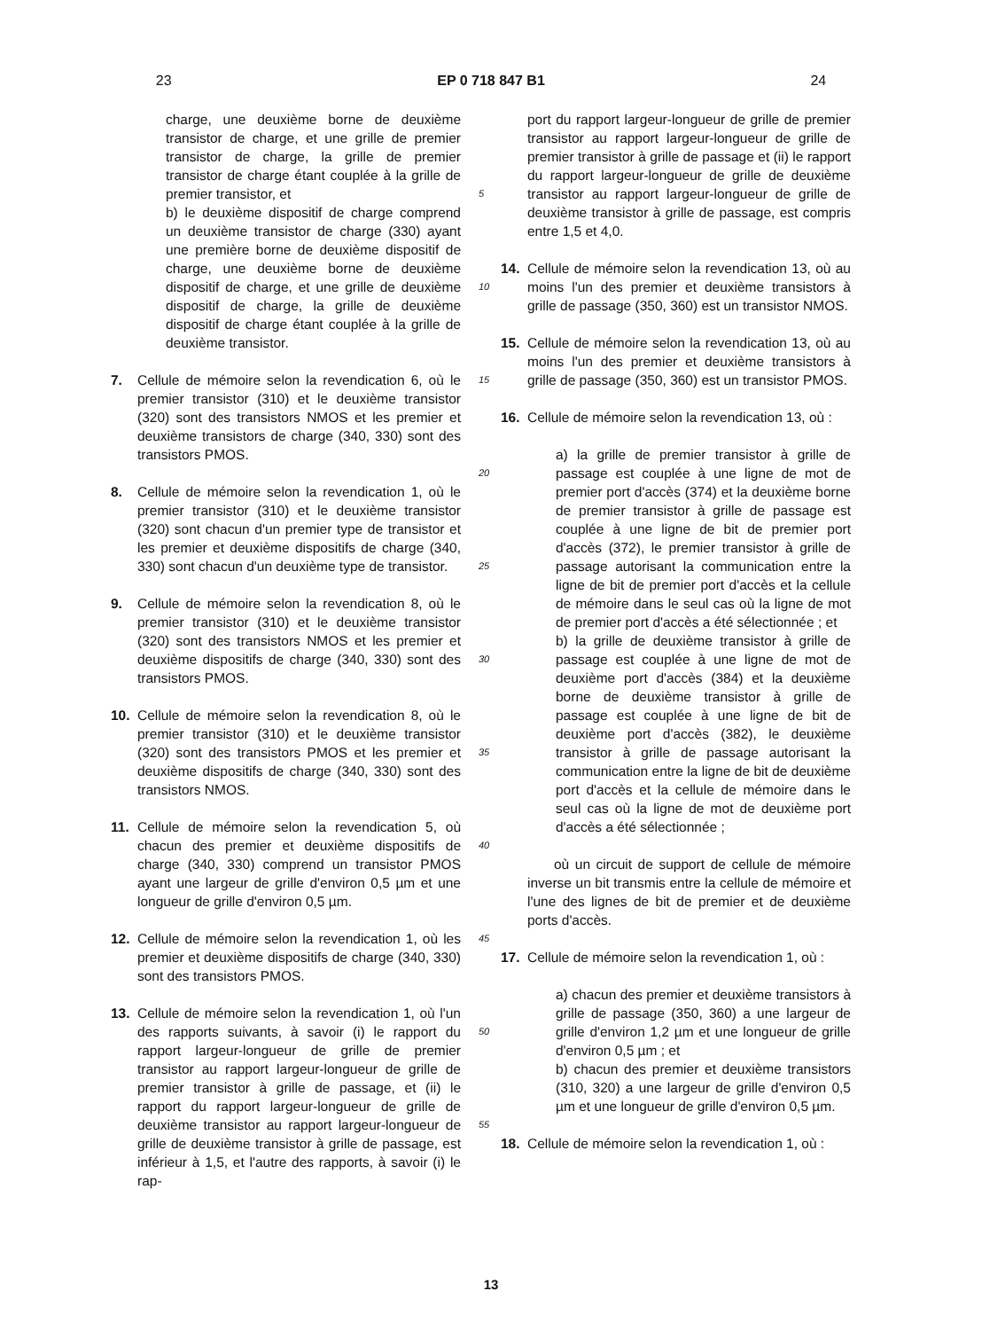23 EP 0 718 847 B1 24
charge, une deuxième borne de deuxième transistor de charge, et une grille de premier transistor de charge, la grille de premier transistor de charge étant couplée à la grille de premier transistor, et
b) le deuxième dispositif de charge comprend un deuxième transistor de charge (330) ayant une première borne de deuxième dispositif de charge, une deuxième borne de deuxième dispositif de charge, et une grille de deuxième dispositif de charge, la grille de deuxième dispositif de charge étant couplée à la grille de deuxième transistor.
7. Cellule de mémoire selon la revendication 6, où le premier transistor (310) et le deuxième transistor (320) sont des transistors NMOS et les premier et deuxième transistors de charge (340, 330) sont des transistors PMOS.
8. Cellule de mémoire selon la revendication 1, où le premier transistor (310) et le deuxième transistor (320) sont chacun d'un premier type de transistor et les premier et deuxième dispositifs de charge (340, 330) sont chacun d'un deuxième type de transistor.
9. Cellule de mémoire selon la revendication 8, où le premier transistor (310) et le deuxième transistor (320) sont des transistors NMOS et les premier et deuxième dispositifs de charge (340, 330) sont des transistors PMOS.
10. Cellule de mémoire selon la revendication 8, où le premier transistor (310) et le deuxième transistor (320) sont des transistors PMOS et les premier et deuxième dispositifs de charge (340, 330) sont des transistors NMOS.
11. Cellule de mémoire selon la revendication 5, où chacun des premier et deuxième dispositifs de charge (340, 330) comprend un transistor PMOS ayant une largeur de grille d'environ 0,5 µm et une longueur de grille d'environ 0,5 µm.
12. Cellule de mémoire selon la revendication 1, où les premier et deuxième dispositifs de charge (340, 330) sont des transistors PMOS.
13. Cellule de mémoire selon la revendication 1, où l'un des rapports suivants, à savoir (i) le rapport du rapport largeur-longueur de grille de premier transistor au rapport largeur-longueur de grille de premier transistor à grille de passage, et (ii) le rapport du rapport largeur-longueur de grille de deuxième transistor au rapport largeur-longueur de grille de deuxième transistor à grille de passage, est inférieur à 1,5, et l'autre des rapports, à savoir (i) le rap-
port du rapport largeur-longueur de grille de premier transistor au rapport largeur-longueur de grille de premier transistor à grille de passage et (ii) le rapport du rapport largeur-longueur de grille de deuxième transistor au rapport largeur-longueur de grille de deuxième transistor à grille de passage, est compris entre 1,5 et 4,0.
14. Cellule de mémoire selon la revendication 13, où au moins l'un des premier et deuxième transistors à grille de passage (350, 360) est un transistor NMOS.
15. Cellule de mémoire selon la revendication 13, où au moins l'un des premier et deuxième transistors à grille de passage (350, 360) est un transistor PMOS.
16. Cellule de mémoire selon la revendication 13, où :
a) la grille de premier transistor à grille de passage est couplée à une ligne de mot de premier port d'accès (374) et la deuxième borne de premier transistor à grille de passage est couplée à une ligne de bit de premier port d'accès (372), le premier transistor à grille de passage autorisant la communication entre la ligne de bit de premier port d'accès et la cellule de mémoire dans le seul cas où la ligne de mot de premier port d'accès a été sélectionnée ; et
b) la grille de deuxième transistor à grille de passage est couplée à une ligne de mot de deuxième port d'accès (384) et la deuxième borne de deuxième transistor à grille de passage est couplée à une ligne de bit de deuxième port d'accès (382), le deuxième transistor à grille de passage autorisant la communication entre la ligne de bit de deuxième port d'accès et la cellule de mémoire dans le seul cas où la ligne de mot de deuxième port d'accès a été sélectionnée ;
où un circuit de support de cellule de mémoire inverse un bit transmis entre la cellule de mémoire et l'une des lignes de bit de premier et de deuxième ports d'accès.
17. Cellule de mémoire selon la revendication 1, où :
a) chacun des premier et deuxième transistors à grille de passage (350, 360) a une largeur de grille d'environ 1,2 µm et une longueur de grille d'environ 0,5 µm ; et
b) chacun des premier et deuxième transistors (310, 320) a une largeur de grille d'environ 0,5 µm et une longueur de grille d'environ 0,5 µm.
18. Cellule de mémoire selon la revendication 1, où :
5
10
15
20
25
30
35
40
45
50
55
13